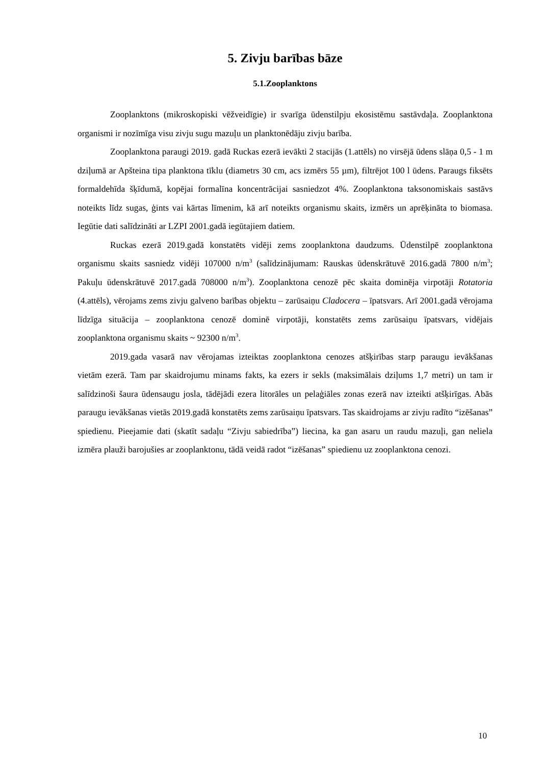5. Zivju barības bāze
5.1.Zooplanktons
Zooplanktons (mikroskopiski vēžveidīgie) ir svarīga ūdenstilpju ekosistēmu sastāvdaļa. Zooplanktona organismi ir nozīmīga visu zivju sugu mazuļu un planktonēdāju zivju barība.
Zooplanktona paraugi 2019. gadā Ruckas ezerā ievākti 2 stacijās (1.attēls) no virsējā ūdens slāņa 0,5 - 1 m dziļumā ar Apšteina tipa planktona tīklu (diametrs 30 cm, acs izmērs 55 µm), filtrējot 100 l ūdens. Paraugs fiksēts formaldehīda šķīdumā, kopējai formalīna koncentrācijai sasniedzot 4%. Zooplanktona taksonomiskais sastāvs noteikts līdz sugas, ģints vai kārtas līmenim, kā arī noteikts organismu skaits, izmērs un aprēķināta to biomasa. Iegūtie dati salīdzināti ar LZPI 2001.gadā iegūtajiem datiem.
Ruckas ezerā 2019.gadā konstatēts vidēji zems zooplanktona daudzums. Ūdenstilpē zooplanktona organismu skaits sasniedz vidēji 107000 n/m<sup>3</sup> (salīdzinājumam: Rauskas ūdenskrātuvē 2016.gadā 7800 n/m<sup>3</sup>; Pakuļu ūdenskrātuvē 2017.gadā 708000 n/m<sup>3</sup>). Zooplanktona cenozē pēc skaita dominēja virpotāji Rotatoria (4.attēls), vērojams zems zivju galveno barības objektu – zarūsaiņu Cladocera – īpatsvars. Arī 2001.gadā vērojama līdzīga situācija – zooplanktona cenozē dominē virpotāji, konstatēts zems zarūsaiņu īpatsvars, vidējais zooplanktona organismu skaits ~ 92300 n/m<sup>3</sup>.
2019.gada vasarā nav vērojamas izteiktas zooplanktona cenozes atšķirības starp paraugu ievākšanas vietām ezerā. Tam par skaidrojumu minams fakts, ka ezers ir sekls (maksimālais dziļums 1,7 metri) un tam ir salīdzinoši šaura ūdensaugu josla, tādējādi ezera litorāles un pelaģiāles zonas ezerā nav izteikti atšķirīgas. Abās paraugu ievākšanas vietās 2019.gadā konstatēts zems zarūsaiņu īpatsvars. Tas skaidrojams ar zivju radīto “izēšanas” spiedienu. Pieejamie dati (skatīt sadaļu “Zivju sabiedrība”) liecina, ka gan asaru un raudu mazuļi, gan neliela izmēra plauži barojušies ar zooplanktonu, tādā veidā radot “izēšanas” spiedienu uz zooplanktona cenozi.
10